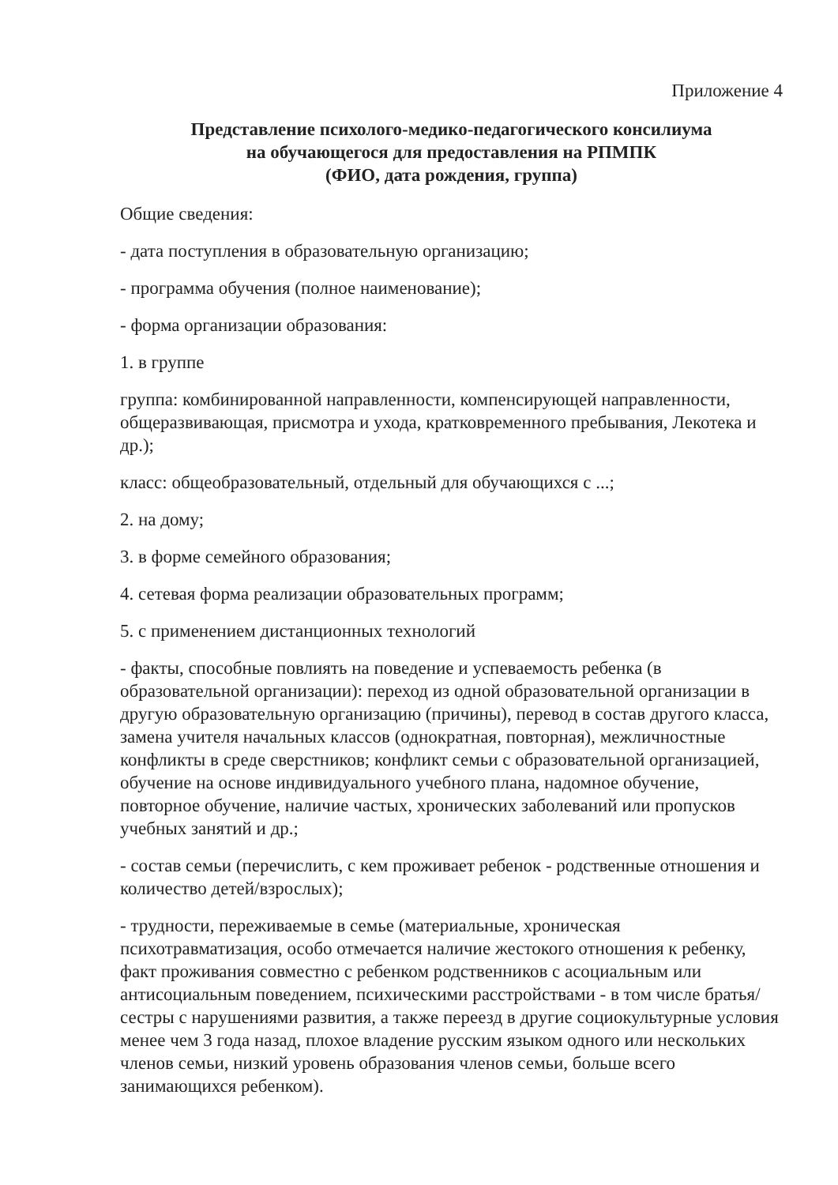Приложение 4
Представление психолого-медико-педагогического консилиума
на обучающегося для предоставления на РПМПК
(ФИО, дата рождения, группа)
Общие сведения:
- дата поступления в образовательную организацию;
- программа обучения (полное наименование);
- форма организации образования:
1. в группе
группа: комбинированной направленности, компенсирующей направленности, общеразвивающая, присмотра и ухода, кратковременного пребывания, Лекотека и др.);
класс: общеобразовательный, отдельный для обучающихся с ...;
2. на дому;
3. в форме семейного образования;
4. сетевая форма реализации образовательных программ;
5. с применением дистанционных технологий
- факты, способные повлиять на поведение и успеваемость ребенка (в образовательной организации): переход из одной образовательной организации в другую образовательную организацию (причины), перевод в состав другого класса, замена учителя начальных классов (однократная, повторная), межличностные конфликты в среде сверстников; конфликт семьи с образовательной организацией, обучение на основе индивидуального учебного плана, надомное обучение, повторное обучение, наличие частых, хронических заболеваний или пропусков учебных занятий и др.;
- состав семьи (перечислить, с кем проживает ребенок - родственные отношения и количество детей/взрослых);
- трудности, переживаемые в семье (материальные, хроническая психотравматизация, особо отмечается наличие жестокого отношения к ребенку, факт проживания совместно с ребенком родственников с асоциальным или антисоциальным поведением, психическими расстройствами - в том числе братья/сестры с нарушениями развития, а также переезд в другие социокультурные условия менее чем 3 года назад, плохое владение русским языком одного или нескольких членов семьи, низкий уровень образования членов семьи, больше всего занимающихся ребенком).